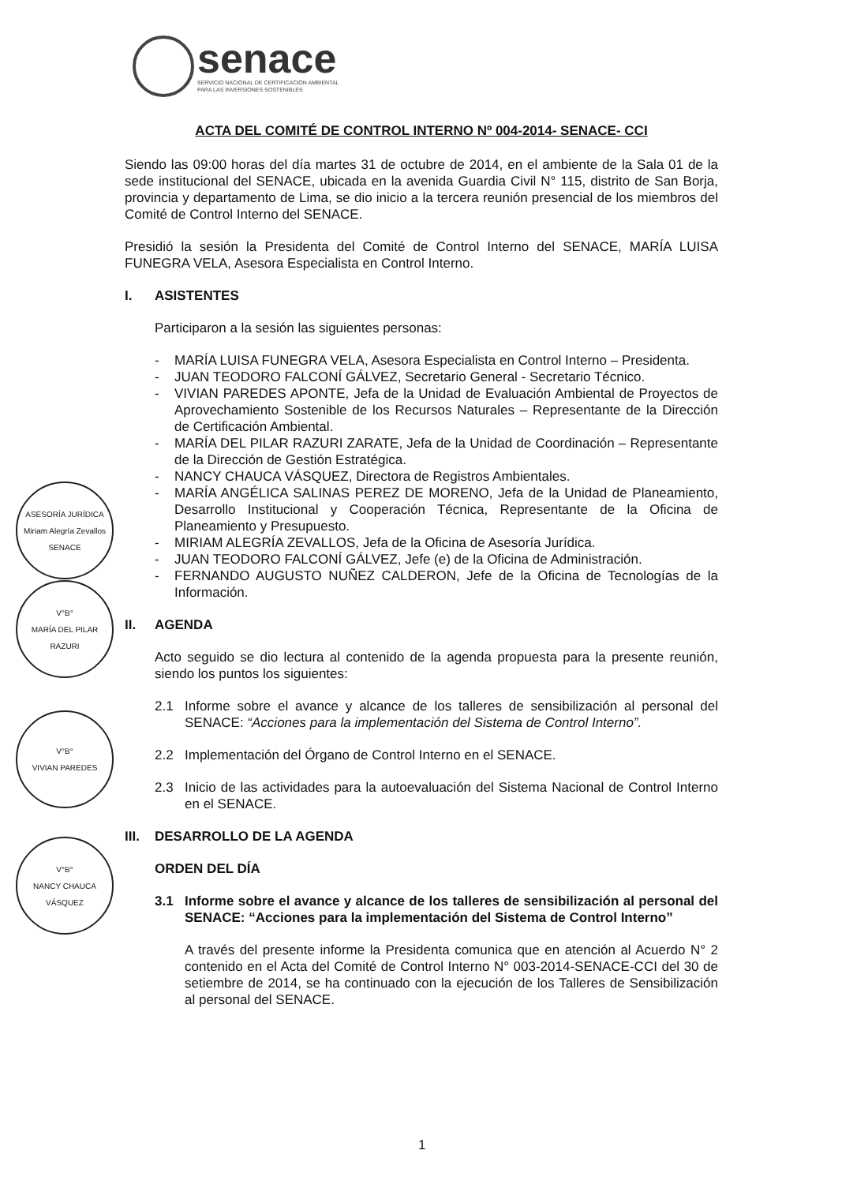senace
SERVICIO NACIONAL DE CERTIFICACIÓN AMBIENTAL
PARA LAS INVERSIONES SOSTENIBLES
ASESORÍA JURÍDICA
Miriam Alegría Zevallos
SENACE
V°B°
MARÍA DEL PILAR RAZURI
V°B°
VIVIAN PAREDES
V°B°
NANCY CHAUCA VÁSQUEZ
ACTA DEL COMITÉ DE CONTROL INTERNO Nº 004-2014- SENACE- CCI
Siendo las 09:00 horas del día martes 31 de octubre de 2014, en el ambiente de la Sala 01 de la sede institucional del SENACE, ubicada en la avenida Guardia Civil N° 115, distrito de San Borja, provincia y departamento de Lima, se dio inicio a la tercera reunión presencial de los miembros del Comité de Control Interno del SENACE.
Presidió la sesión la Presidenta del Comité de Control Interno del SENACE, MARÍA LUISA FUNEGRA VELA, Asesora Especialista en Control Interno.
I. ASISTENTES
Participaron a la sesión las siguientes personas:
- MARÍA LUISA FUNEGRA VELA, Asesora Especialista en Control Interno – Presidenta.
- JUAN TEODORO FALCONÍ GÁLVEZ, Secretario General - Secretario Técnico.
- VIVIAN PAREDES APONTE, Jefa de la Unidad de Evaluación Ambiental de Proyectos de Aprovechamiento Sostenible de los Recursos Naturales – Representante de la Dirección de Certificación Ambiental.
- MARÍA DEL PILAR RAZURI ZARATE, Jefa de la Unidad de Coordinación – Representante de la Dirección de Gestión Estratégica.
- NANCY CHAUCA VÁSQUEZ, Directora de Registros Ambientales.
- MARÍA ANGÉLICA SALINAS PEREZ DE MORENO, Jefa de la Unidad de Planeamiento, Desarrollo Institucional y Cooperación Técnica, Representante de la Oficina de Planeamiento y Presupuesto.
- MIRIAM ALEGRÍA ZEVALLOS, Jefa de la Oficina de Asesoría Jurídica.
- JUAN TEODORO FALCONÍ GÁLVEZ, Jefe (e) de la Oficina de Administración.
- FERNANDO AUGUSTO NUÑEZ CALDERON, Jefe de la Oficina de Tecnologías de la Información.
II. AGENDA
Acto seguido se dio lectura al contenido de la agenda propuesta para la presente reunión, siendo los puntos los siguientes:
2.1 Informe sobre el avance y alcance de los talleres de sensibilización al personal del SENACE: “Acciones para la implementación del Sistema de Control Interno”.
2.2 Implementación del Órgano de Control Interno en el SENACE.
2.3 Inicio de las actividades para la autoevaluación del Sistema Nacional de Control Interno en el SENACE.
III. DESARROLLO DE LA AGENDA
ORDEN DEL DÍA
3.1 Informe sobre el avance y alcance de los talleres de sensibilización al personal del SENACE: “Acciones para la implementación del Sistema de Control Interno”
A través del presente informe la Presidenta comunica que en atención al Acuerdo N° 2 contenido en el Acta del Comité de Control Interno N° 003-2014-SENACE-CCI del 30 de setiembre de 2014, se ha continuado con la ejecución de los Talleres de Sensibilización al personal del SENACE.
1